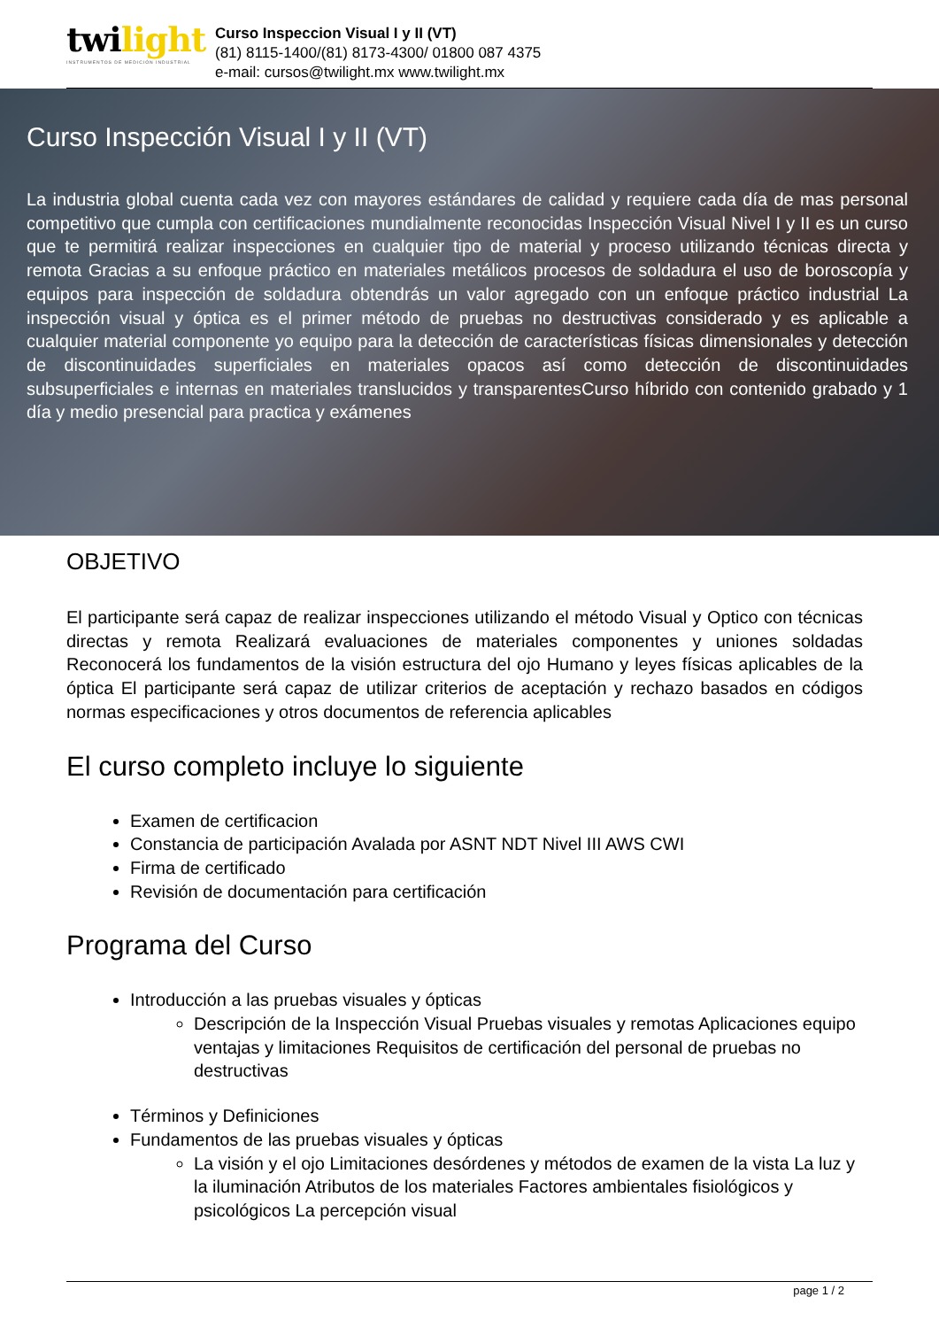twilight
INSTRUMENTOS DE MEDICIÓN INDUSTRIAL
Curso Inspeccion Visual I y II (VT)
(81) 8115-1400/(81) 8173-4300/ 01800 087 4375
e-mail: cursos@twilight.mx www.twilight.mx
Curso Inspección Visual I y II (VT)
La industria global cuenta cada vez con mayores estándares de calidad y requiere cada día de mas personal competitivo que cumpla con certificaciones mundialmente reconocidas Inspección Visual Nivel I y II es un curso que te permitirá realizar inspecciones en cualquier tipo de material y proceso utilizando técnicas directa y remota Gracias a su enfoque práctico en materiales metálicos procesos de soldadura el uso de boroscopía y equipos para inspección de soldadura obtendrás un valor agregado con un enfoque práctico industrial La inspección visual y óptica es el primer método de pruebas no destructivas considerado y es aplicable a cualquier material componente yo equipo para la detección de características físicas dimensionales y detección de discontinuidades superficiales en materiales opacos así como detección de discontinuidades subsuperficiales e internas en materiales translucidos y transparentesCurso híbrido con contenido grabado y 1 día y medio presencial para practica y exámenes
OBJETIVO
El participante será capaz de realizar inspecciones utilizando el método Visual y Optico con técnicas directas y remota Realizará evaluaciones de materiales componentes y uniones soldadas Reconocerá los fundamentos de la visión estructura del ojo Humano y leyes físicas aplicables de la óptica El participante será capaz de utilizar criterios de aceptación y rechazo basados en códigos normas especificaciones y otros documentos de referencia aplicables
El curso completo incluye lo siguiente
Examen de certificacion
Constancia de participación Avalada por ASNT NDT Nivel III AWS CWI
Firma de certificado
Revisión de documentación para certificación
Programa del Curso
Introducción a las pruebas visuales y ópticas
Descripción de la Inspección Visual Pruebas visuales y remotas Aplicaciones equipo ventajas y limitaciones Requisitos de certificación del personal de pruebas no destructivas
Términos y Definiciones
Fundamentos de las pruebas visuales y ópticas
La visión y el ojo Limitaciones desórdenes y métodos de examen de la vista La luz y la iluminación Atributos de los materiales Factores ambientales fisiológicos y psicológicos La percepción visual
page 1 / 2